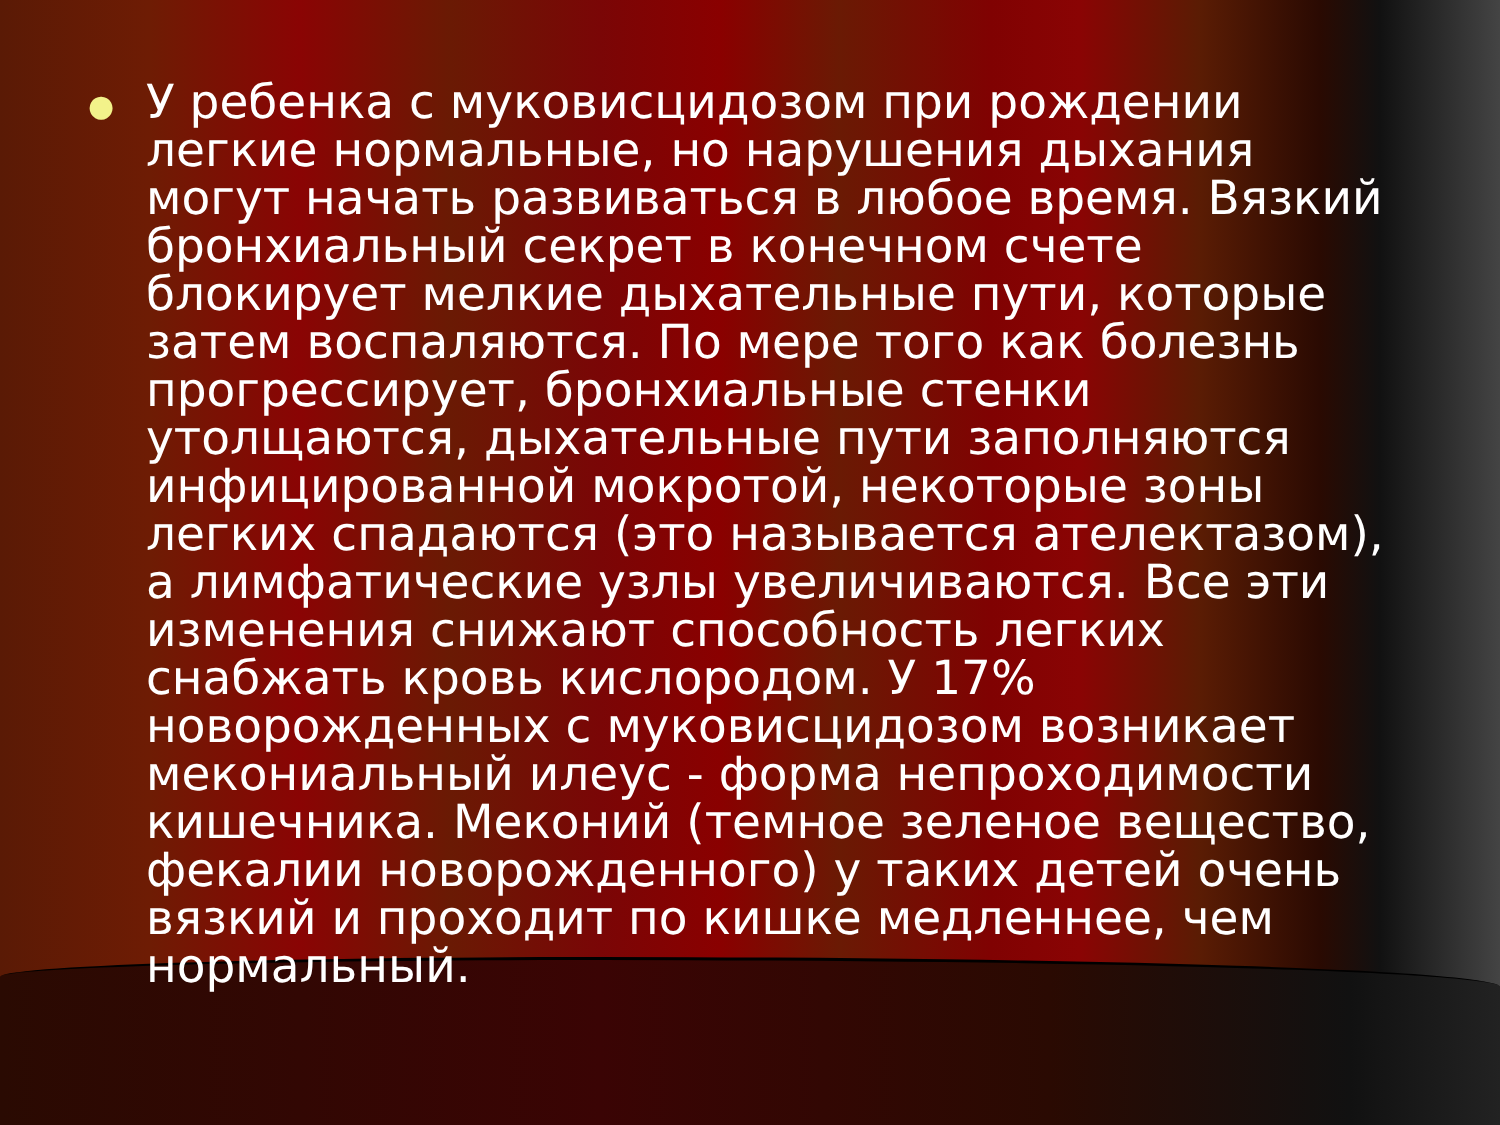●
У ребенка с муковисцидозом при рождении легкие нормальные, но нарушения дыхания могут начать развиваться в любое время. Вязкий бронхиальный секрет в конечном счете блокирует мелкие дыхательные пути, которые затем воспаляются. По мере того как болезнь прогрессирует, бронхиальные стенки утолщаются, дыхательные пути заполняются инфицированной мокротой, некоторые зоны легких спадаются (это называется ателектазом), а лимфатические узлы увеличиваются. Все эти изменения снижают способность легких снабжать кровь кислородом. У 17% новорожденных с муковисцидозом возникает мекониальный илеус - форма непроходимости кишечника. Меконий (темное зеленое вещество, фекалии новорожденного) у таких детей очень вязкий и проходит по кишке медленнее, чем нормальный.